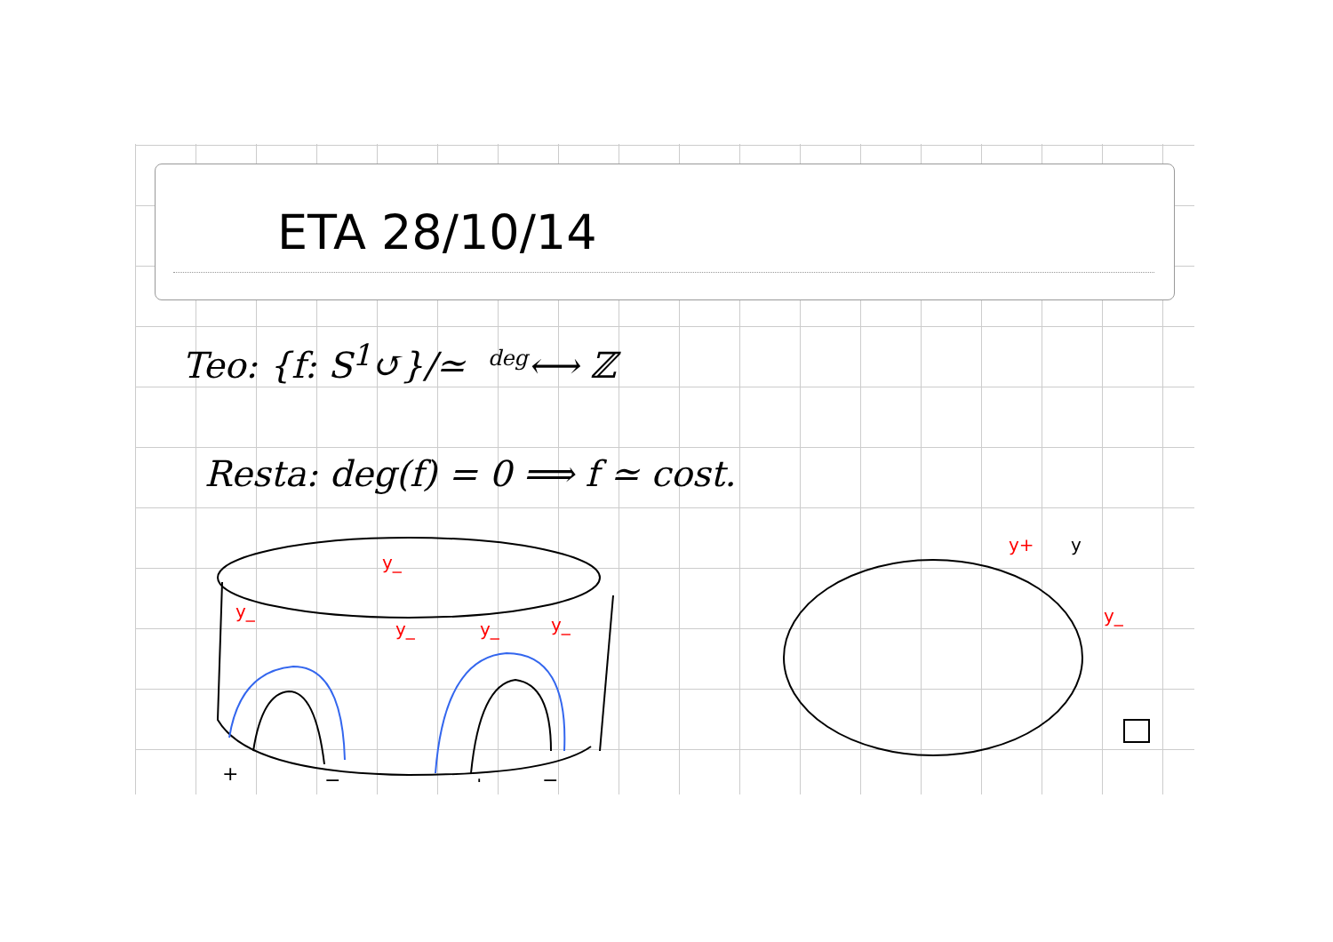ETA 28/10/14
Teo: {f: S<sup>1</sup>↺}/≃ <sup>deg</sup>⟷ ℤ
Resta: deg(f) = 0 ⟹ f ≃ cost.
y_
y_
y_
y_
y_
+
−
+
−
y+
y
y_